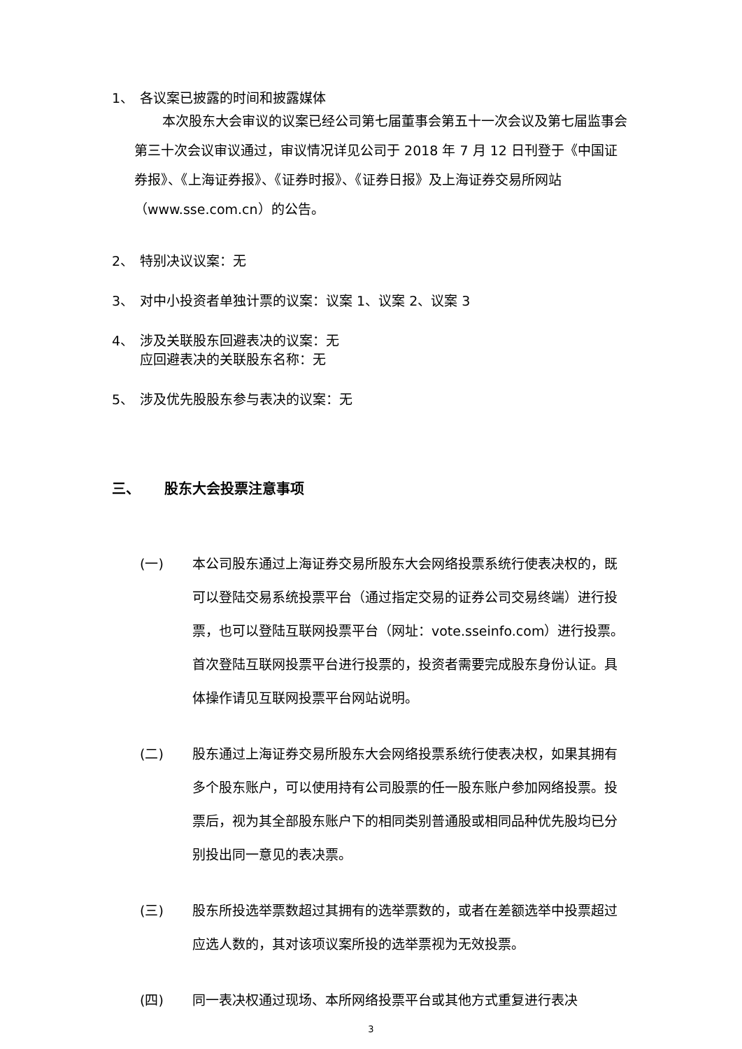1、 各议案已披露的时间和披露媒体
本次股东大会审议的议案已经公司第七届董事会第五十一次会议及第七届监事会第三十次会议审议通过，审议情况详见公司于 2018 年 7 月 12 日刊登于《中国证券报》、《上海证券报》、《证券时报》、《证券日报》及上海证券交易所网站（www.sse.com.cn）的公告。
2、 特别决议议案：无
3、 对中小投资者单独计票的议案：议案 1、议案 2、议案 3
4、 涉及关联股东回避表决的议案：无
应回避表决的关联股东名称：无
5、 涉及优先股股东参与表决的议案：无
三、 股东大会投票注意事项
(一) 本公司股东通过上海证券交易所股东大会网络投票系统行使表决权的，既可以登陆交易系统投票平台（通过指定交易的证券公司交易终端）进行投票，也可以登陆互联网投票平台（网址：vote.sseinfo.com）进行投票。首次登陆互联网投票平台进行投票的，投资者需要完成股东身份认证。具体操作请见互联网投票平台网站说明。
(二) 股东通过上海证券交易所股东大会网络投票系统行使表决权，如果其拥有多个股东账户，可以使用持有公司股票的任一股东账户参加网络投票。投票后，视为其全部股东账户下的相同类别普通股或相同品种优先股均已分别投出同一意见的表决票。
(三) 股东所投选举票数超过其拥有的选举票数的，或者在差额选举中投票超过应选人数的，其对该项议案所投的选举票视为无效投票。
(四) 同一表决权通过现场、本所网络投票平台或其他方式重复进行表决
3